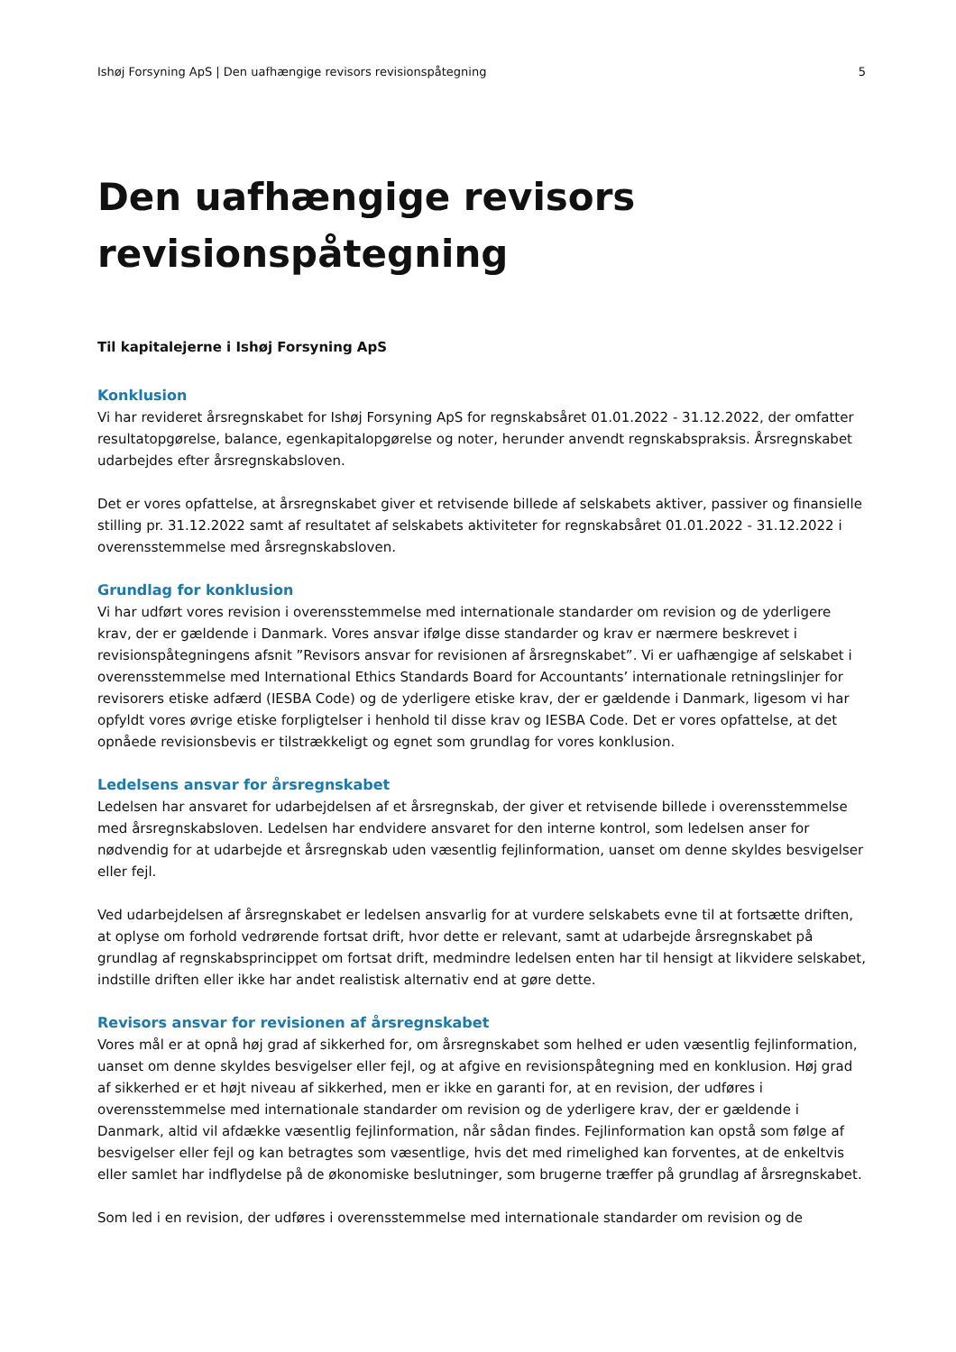Ishøj Forsyning ApS | Den uafhængige revisors revisionspåtegning 5
Den uafhængige revisors revisionspåtegning
Til kapitalejerne i Ishøj Forsyning ApS
Konklusion
Vi har revideret årsregnskabet for Ishøj Forsyning ApS for regnskabsåret 01.01.2022 - 31.12.2022, der omfatter resultatopgørelse, balance, egenkapitalopgørelse og noter, herunder anvendt regnskabspraksis. Årsregnskabet udarbejdes efter årsregnskabsloven.
Det er vores opfattelse, at årsregnskabet giver et retvisende billede af selskabets aktiver, passiver og finansielle stilling pr. 31.12.2022 samt af resultatet af selskabets aktiviteter for regnskabsåret 01.01.2022 - 31.12.2022 i overensstemmelse med årsregnskabsloven.
Grundlag for konklusion
Vi har udført vores revision i overensstemmelse med internationale standarder om revision og de yderligere krav, der er gældende i Danmark. Vores ansvar ifølge disse standarder og krav er nærmere beskrevet i revisionspåtegningens afsnit ”Revisors ansvar for revisionen af årsregnskabet”. Vi er uafhængige af selskabet i overensstemmelse med International Ethics Standards Board for Accountants’ internationale retningslinjer for revisorers etiske adfærd (IESBA Code) og de yderligere etiske krav, der er gældende i Danmark, ligesom vi har opfyldt vores øvrige etiske forpligtelser i henhold til disse krav og IESBA Code. Det er vores opfattelse, at det opnåede revisionsbevis er tilstrækkeligt og egnet som grundlag for vores konklusion.
Ledelsens ansvar for årsregnskabet
Ledelsen har ansvaret for udarbejdelsen af et årsregnskab, der giver et retvisende billede i overensstemmelse med årsregnskabsloven. Ledelsen har endvidere ansvaret for den interne kontrol, som ledelsen anser for nødvendig for at udarbejde et årsregnskab uden væsentlig fejlinformation, uanset om denne skyldes besvigelser eller fejl.
Ved udarbejdelsen af årsregnskabet er ledelsen ansvarlig for at vurdere selskabets evne til at fortsætte driften, at oplyse om forhold vedrørende fortsat drift, hvor dette er relevant, samt at udarbejde årsregnskabet på grundlag af regnskabsprincippet om fortsat drift, medmindre ledelsen enten har til hensigt at likvidere selskabet, indstille driften eller ikke har andet realistisk alternativ end at gøre dette.
Revisors ansvar for revisionen af årsregnskabet
Vores mål er at opnå høj grad af sikkerhed for, om årsregnskabet som helhed er uden væsentlig fejlinformation, uanset om denne skyldes besvigelser eller fejl, og at afgive en revisionspåtegning med en konklusion. Høj grad af sikkerhed er et højt niveau af sikkerhed, men er ikke en garanti for, at en revision, der udføres i overensstemmelse med internationale standarder om revision og de yderligere krav, der er gældende i Danmark, altid vil afdække væsentlig fejlinformation, når sådan findes. Fejlinformation kan opstå som følge af besvigelser eller fejl og kan betragtes som væsentlige, hvis det med rimelighed kan forventes, at de enkeltvis eller samlet har indflydelse på de økonomiske beslutninger, som brugerne træffer på grundlag af årsregnskabet.
Som led i en revision, der udføres i overensstemmelse med internationale standarder om revision og de